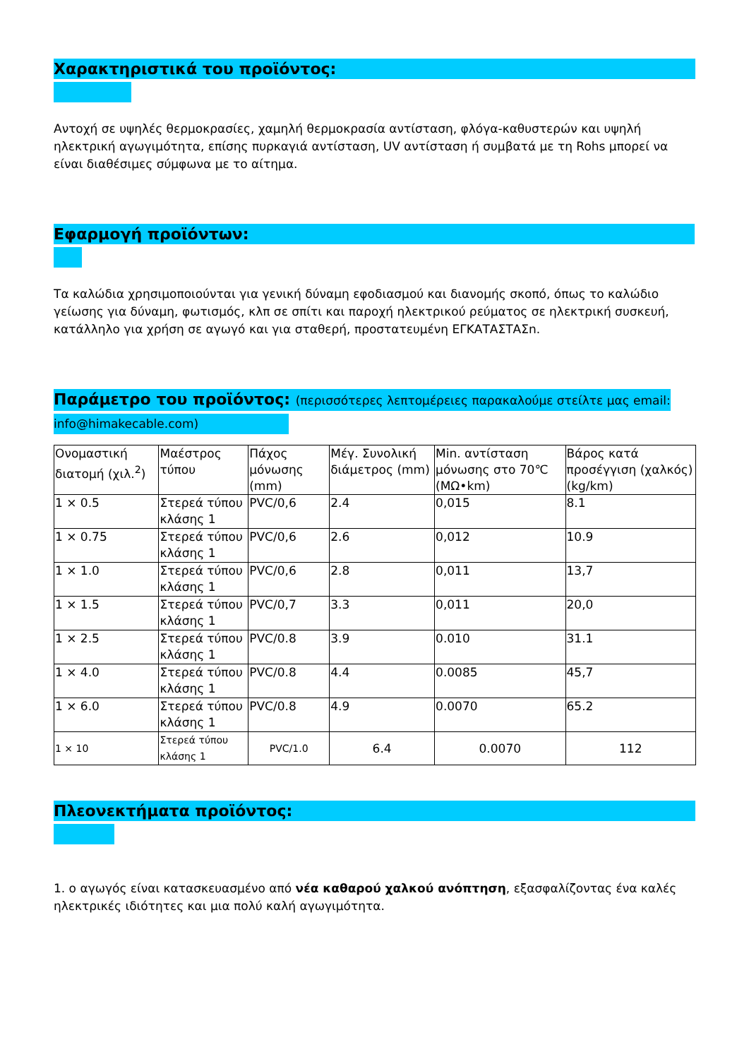Χαρακτηριστικά του προϊόντος:
Αντοχή σε υψηλές θερμοκρασίες, χαμηλή θερμοκρασία αντίσταση, φλόγα-καθυστερών και υψηλή ηλεκτρική αγωγιμότητα, επίσης πυρκαγιά αντίσταση, UV αντίσταση ή συμβατά με τη Rohs μπορεί να είναι διαθέσιμες σύμφωνα με το αίτημα.
Εφαρμογή προϊόντων:
Τα καλώδια χρησιμοποιούνται για γενική δύναμη εφοδιασμού και διανομής σκοπό, όπως το καλώδιο γείωσης για δύναμη, φωτισμός, κλπ σε σπίτι και παροχή ηλεκτρικού ρεύματος σε ηλεκτρική συσκευή, κατάλληλο για χρήση σε αγωγό και για σταθερή, προστατευμένη ΕΓΚΑΤΑΣΤΑΣn.
Παράμετρο του προϊόντος: (περισσότερες λεπτομέρειες παρακαλούμε στείλτε μας email:
info@himakecable.com)
| Ονομαστική διατομή (χιλ.<sup>2</sup>) | Μαέστρος τύπου | Πάχος μόνωσης (mm) | Μέγ. Συνολική διάμετρος (mm) | Min. αντίσταση μόνωσης στο 70℃ (MΩ•km) | Βάρος κατά προσέγγιση (χαλκός) (kg/km) |
| 1 × 0.5 | Στερεά τύπου κλάσης 1 | PVC/0,6 | 2.4 | 0,015 | 8.1 |
| 1 × 0.75 | Στερεά τύπου κλάσης 1 | PVC/0,6 | 2.6 | 0,012 | 10.9 |
| 1 × 1.0 | Στερεά τύπου κλάσης 1 | PVC/0,6 | 2.8 | 0,011 | 13,7 |
| 1 × 1.5 | Στερεά τύπου κλάσης 1 | PVC/0,7 | 3.3 | 0,011 | 20,0 |
| 1 × 2.5 | Στερεά τύπου κλάσης 1 | PVC/0.8 | 3.9 | 0.010 | 31.1 |
| 1 × 4.0 | Στερεά τύπου κλάσης 1 | PVC/0.8 | 4.4 | 0.0085 | 45,7 |
| 1 × 6.0 | Στερεά τύπου κλάσης 1 | PVC/0.8 | 4.9 | 0.0070 | 65.2 |
| 1 × 10 | Στερεά τύπου κλάσης 1 | PVC/1.0 | 6.4 | 0.0070 | 112 |
Πλεονεκτήματα προϊόντος:
1. ο αγωγός είναι κατασκευασμένο από νέα καθαρού χαλκού ανόπτηση, εξασφαλίζοντας ένα καλές ηλεκτρικές ιδιότητες και μια πολύ καλή αγωγιμότητα.